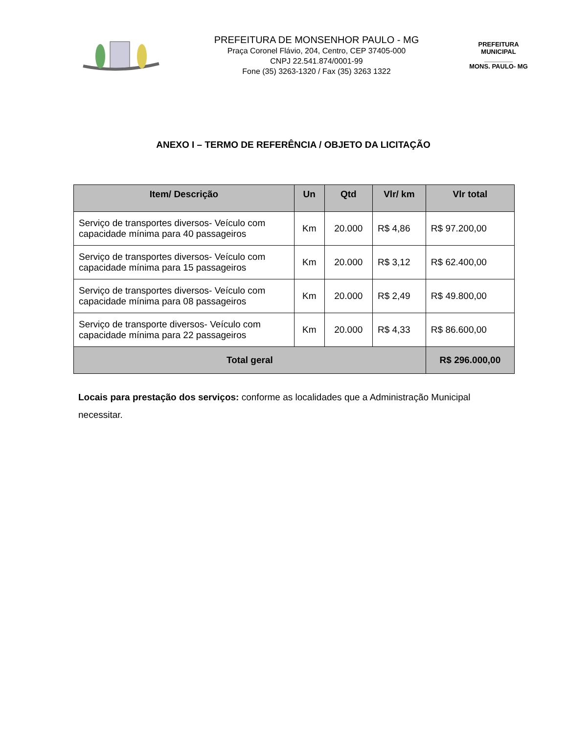PREFEITURA DE MONSENHOR PAULO - MG
Praça Coronel Flávio, 204, Centro, CEP 37405-000
CNPJ 22.541.874/0001-99
Fone (35) 3263-1320 / Fax (35) 3263 1322
PREFEITURA MUNICIPAL
________
MONS. PAULO- MG
ANEXO I – TERMO DE REFERÊNCIA / OBJETO DA LICITAÇÃO
| Item/ Descrição | Un | Qtd | Vlr/ km | Vlr total |
| --- | --- | --- | --- | --- |
| Serviço de transportes diversos- Veículo com capacidade mínima para 40 passageiros | Km | 20.000 | R$ 4,86 | R$ 97.200,00 |
| Serviço de transportes diversos- Veículo com capacidade mínima para 15 passageiros | Km | 20.000 | R$ 3,12 | R$ 62.400,00 |
| Serviço de transportes diversos- Veículo com capacidade mínima para 08 passageiros | Km | 20.000 | R$ 2,49 | R$ 49.800,00 |
| Serviço de transporte diversos- Veículo com capacidade mínima para 22 passageiros | Km | 20.000 | R$ 4,33 | R$ 86.600,00 |
| Total geral | | | | R$ 296.000,00 |
Locais para prestação dos serviços: conforme as localidades que a Administração Municipal necessitar.